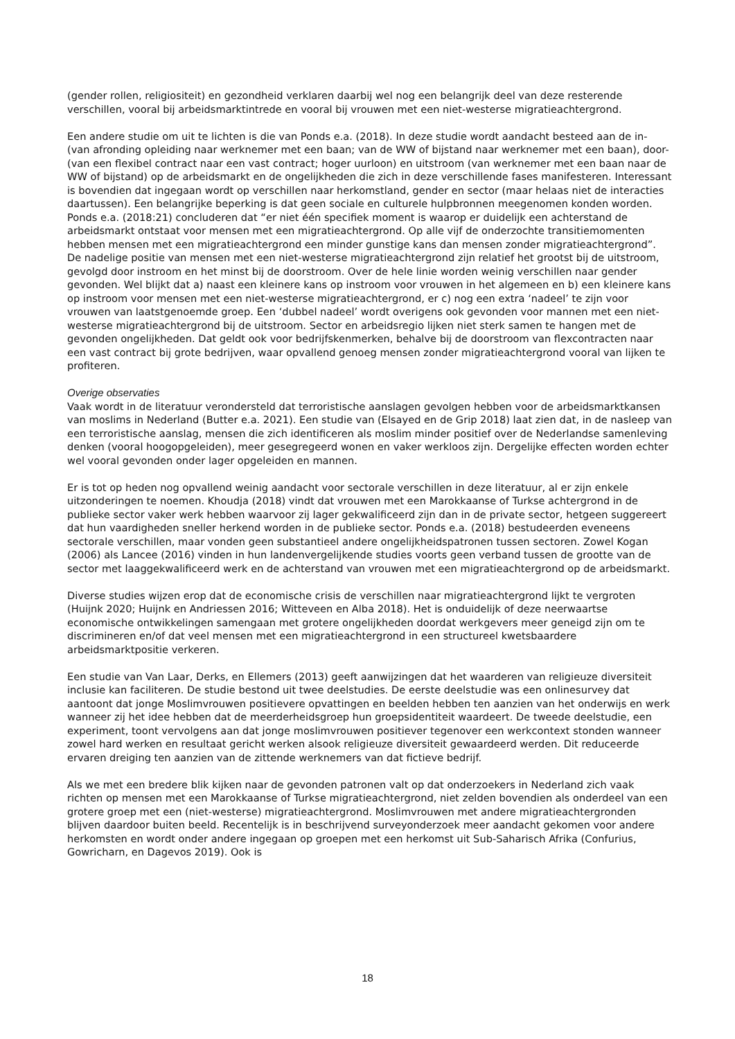(gender rollen, religiositeit) en gezondheid verklaren daarbij wel nog een belangrijk deel van deze resterende verschillen, vooral bij arbeidsmarktintrede en vooral bij vrouwen met een niet-westerse migratieachtergrond.
Een andere studie om uit te lichten is die van Ponds e.a. (2018). In deze studie wordt aandacht besteed aan de in- (van afronding opleiding naar werknemer met een baan; van de WW of bijstand naar werknemer met een baan), door- (van een flexibel contract naar een vast contract; hoger uurloon) en uitstroom (van werknemer met een baan naar de WW of bijstand) op de arbeidsmarkt en de ongelijkheden die zich in deze verschillende fases manifesteren. Interessant is bovendien dat ingegaan wordt op verschillen naar herkomstland, gender en sector (maar helaas niet de interacties daartussen). Een belangrijke beperking is dat geen sociale en culturele hulpbronnen meegenomen konden worden. Ponds e.a. (2018:21) concluderen dat “er niet één specifiek moment is waarop er duidelijk een achterstand de arbeidsmarkt ontstaat voor mensen met een migratieachtergrond. Op alle vijf de onderzochte transitiemomenten hebben mensen met een migratieachtergrond een minder gunstige kans dan mensen zonder migratieachtergrond”. De nadelige positie van mensen met een niet-westerse migratieachtergrond zijn relatief het grootst bij de uitstroom, gevolgd door instroom en het minst bij de doorstroom. Over de hele linie worden weinig verschillen naar gender gevonden. Wel blijkt dat a) naast een kleinere kans op instroom voor vrouwen in het algemeen en b) een kleinere kans op instroom voor mensen met een niet-westerse migratieachtergrond, er c) nog een extra ‘nadeel’ te zijn voor vrouwen van laatstgenoemde groep. Een ‘dubbel nadeel’ wordt overigens ook gevonden voor mannen met een niet-westerse migratieachtergrond bij de uitstroom. Sector en arbeidsregio lijken niet sterk samen te hangen met de gevonden ongelijkheden. Dat geldt ook voor bedrijfskenmerken, behalve bij de doorstroom van flexcontracten naar een vast contract bij grote bedrijven, waar opvallend genoeg mensen zonder migratieachtergrond vooral van lijken te profiteren.
Overige observaties
Vaak wordt in de literatuur verondersteld dat terroristische aanslagen gevolgen hebben voor de arbeidsmarktkansen van moslims in Nederland (Butter e.a. 2021). Een studie van (Elsayed en de Grip 2018) laat zien dat, in de nasleep van een terroristische aanslag, mensen die zich identificeren als moslim minder positief over de Nederlandse samenleving denken (vooral hoogopgeleiden), meer gesegregeerd wonen en vaker werkloos zijn. Dergelijke effecten worden echter wel vooral gevonden onder lager opgeleiden en mannen.
Er is tot op heden nog opvallend weinig aandacht voor sectorale verschillen in deze literatuur, al er zijn enkele uitzonderingen te noemen. Khoudja (2018) vindt dat vrouwen met een Marokkaanse of Turkse achtergrond in de publieke sector vaker werk hebben waarvoor zij lager gekwalificeerd zijn dan in de private sector, hetgeen suggereert dat hun vaardigheden sneller herkend worden in de publieke sector. Ponds e.a. (2018) bestudeerden eveneens sectorale verschillen, maar vonden geen substantieel andere ongelijkheidspatronen tussen sectoren. Zowel Kogan (2006) als Lancee (2016) vinden in hun landenvergelijkende studies voorts geen verband tussen de grootte van de sector met laaggekwalificeerd werk en de achterstand van vrouwen met een migratieachtergrond op de arbeidsmarkt.
Diverse studies wijzen erop dat de economische crisis de verschillen naar migratieachtergrond lijkt te vergroten (Huijnk 2020; Huijnk en Andriessen 2016; Witteveen en Alba 2018). Het is onduidelijk of deze neerwaartse economische ontwikkelingen samengaan met grotere ongelijkheden doordat werkgevers meer geneigd zijn om te discrimineren en/of dat veel mensen met een migratieachtergrond in een structureel kwetsbaardere arbeidsmarktpositie verkeren.
Een studie van Van Laar, Derks, en Ellemers (2013) geeft aanwijzingen dat het waarderen van religieuze diversiteit inclusie kan faciliteren. De studie bestond uit twee deelstudies. De eerste deelstudie was een onlinesurvey dat aantoont dat jonge Moslimvrouwen positievere opvattingen en beelden hebben ten aanzien van het onderwijs en werk wanneer zij het idee hebben dat de meerderheidsgroep hun groepsidentiteit waardeert. De tweede deelstudie, een experiment, toont vervolgens aan dat jonge moslimvrouwen positiever tegenover een werkcontext stonden wanneer zowel hard werken en resultaat gericht werken alsook religieuze diversiteit gewaardeerd werden. Dit reduceerde ervaren dreiging ten aanzien van de zittende werknemers van dat fictieve bedrijf.
Als we met een bredere blik kijken naar de gevonden patronen valt op dat onderzoekers in Nederland zich vaak richten op mensen met een Marokkaanse of Turkse migratieachtergrond, niet zelden bovendien als onderdeel van een grotere groep met een (niet-westerse) migratieachtergrond. Moslimvrouwen met andere migratieachtergronden blijven daardoor buiten beeld. Recentelijk is in beschrijvend surveyonderzoek meer aandacht gekomen voor andere herkomsten en wordt onder andere ingegaan op groepen met een herkomst uit Sub-Saharisch Afrika (Confurius, Gowricharn, en Dagevos 2019). Ook is
18